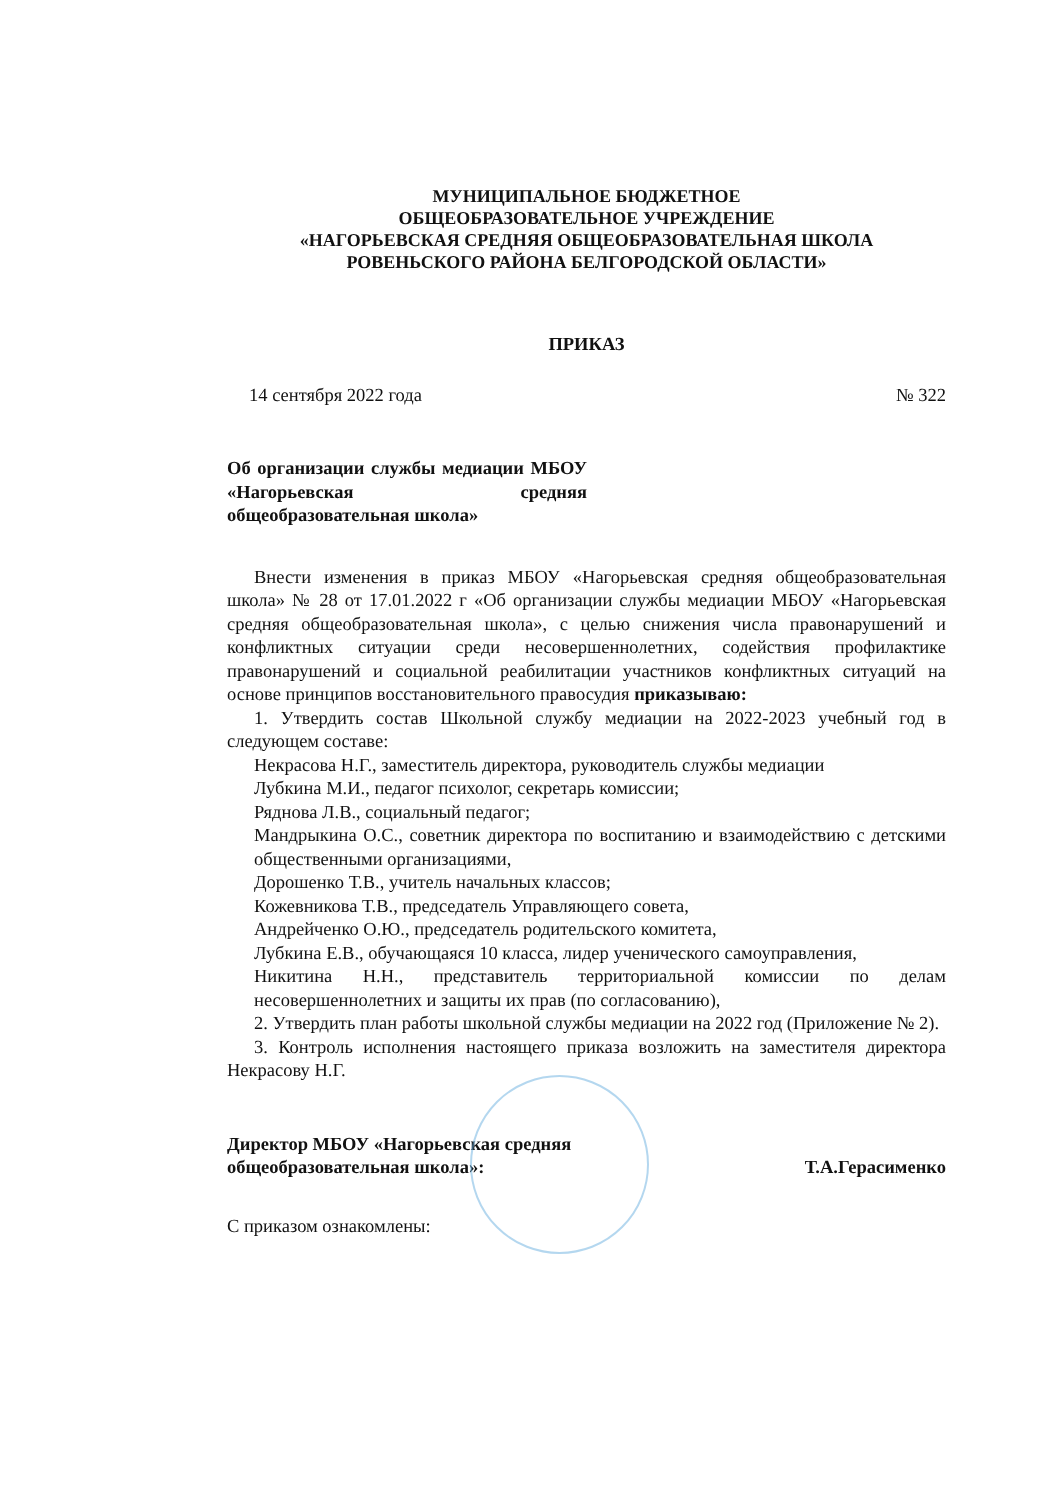МУНИЦИПАЛЬНОЕ БЮДЖЕТНОЕ
ОБЩЕОБРАЗОВАТЕЛЬНОЕ УЧРЕЖДЕНИЕ
«НАГОРЬЕВСКАЯ СРЕДНЯЯ ОБЩЕОБРАЗОВАТЕЛЬНАЯ ШКОЛА
РОВЕНЬСКОГО РАЙОНА БЕЛГОРОДСКОЙ ОБЛАСТИ»
ПРИКАЗ
14 сентября 2022 года № 322
Об организации службы медиации МБОУ «Нагорьевская средняя общеобразовательная школа»
Внести изменения в приказ МБОУ «Нагорьевская средняя общеобразовательная школа» № 28 от 17.01.2022 г «Об организации службы медиации МБОУ «Нагорьевская средняя общеобразовательная школа», с целью снижения числа правонарушений и конфликтных ситуации среди несовершеннолетних, содействия профилактике правонарушений и социальной реабилитации участников конфликтных ситуаций на основе принципов восстановительного правосудия приказываю:
1. Утвердить состав Школьной службу медиации на 2022-2023 учебный год в следующем составе:
Некрасова Н.Г., заместитель директора, руководитель службы медиации
Лубкина М.И., педагог психолог, секретарь комиссии;
Ряднова Л.В., социальный педагог;
Мандрыкина О.С., советник директора по воспитанию и взаимодействию с детскими общественными организациями,
Дорошенко Т.В., учитель начальных классов;
Кожевникова Т.В., председатель Управляющего совета,
Андрейченко О.Ю., председатель родительского комитета,
Лубкина Е.В., обучающаяся 10 класса, лидер ученического самоуправления,
Никитина Н.Н., представитель территориальной комиссии по делам несовершеннолетних и защиты их прав (по согласованию),
2. Утвердить план работы школьной службы медиации на 2022 год (Приложение № 2).
3. Контроль исполнения настоящего приказа возложить на заместителя директора Некрасову Н.Г.
Директор МБОУ «Нагорьевская средняя
общеобразовательная школа»: Т.А.Герасименко
С приказом ознакомлены: